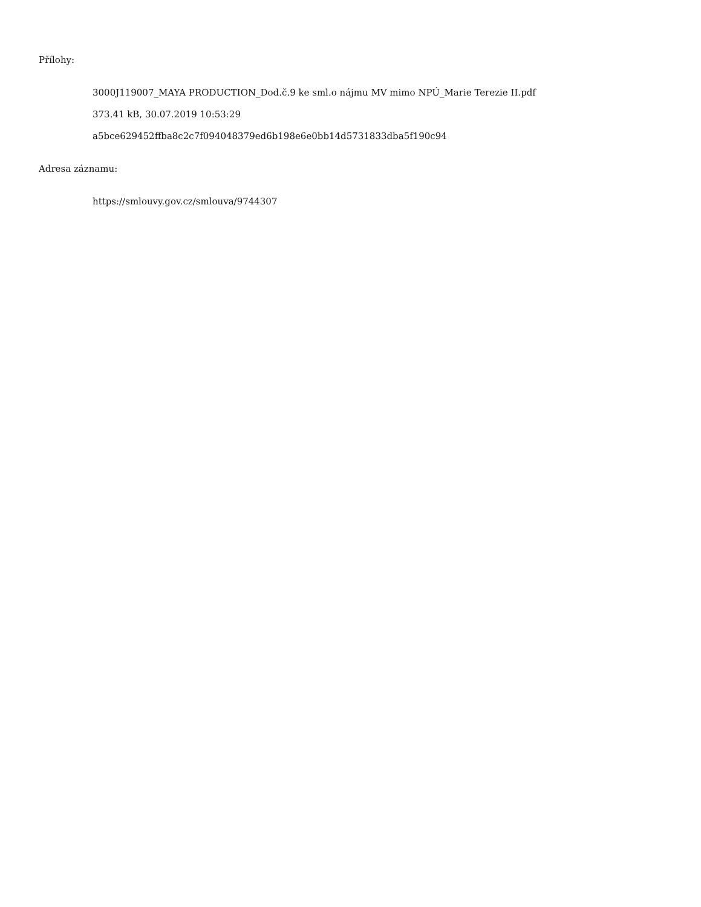Přílohy:
3000J119007_MAYA PRODUCTION_Dod.č.9 ke sml.o nájmu MV mimo NPÚ_Marie Terezie II.pdf
373.41 kB, 30.07.2019 10:53:29
a5bce629452ffba8c2c7f094048379ed6b198e6e0bb14d5731833dba5f190c94
Adresa záznamu:
https://smlouvy.gov.cz/smlouva/9744307